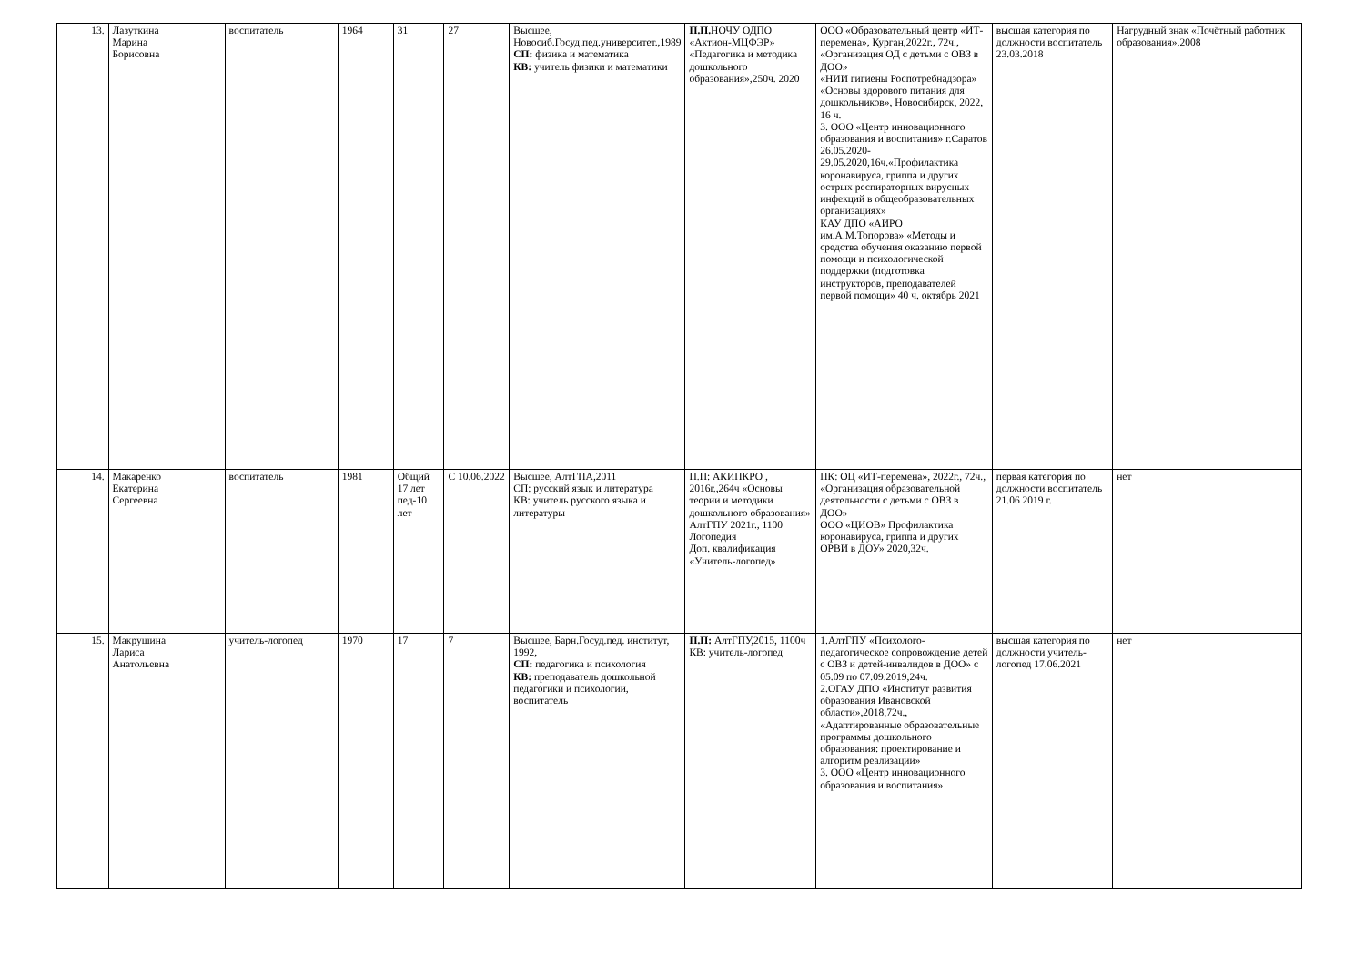| 13. | Лазуткина Марина Борисовна | воспитатель | 1964 | 31 | 27 | Высшее, Новосиб.Госуд.пед.университет.,1989 СП: физика и математика КВ: учитель физики и математики | П.П. НОЧУ ОДПО «Актион-МЦФЭР» «Педагогика и методика дошкольного образования»,250ч. 2020 | ООО «Образовательный центр «ИТ-перемена», Курган,2022г., 72ч., «Организация ОД с детьми с ОВЗ в ДОО» «НИИ гигиены Роспотребнадзора» «Основы здорового питания для дошкольников», Новосибирск, 2022, 16 ч. 3. ООО «Центр инновационного образования и воспитания» г.Саратов 26.05.2020-29.05.2020,16ч.«Профилактика коронавируса, гриппа и других острых респираторных вирусных инфекций в общеобразовательных организациях» КАУ ДПО «АИРО им.А.М.Топорова» «Методы и средства обучения оказанию первой помощи и психологической поддержки (подготовка инструкторов, преподавателей первой помощи» 40 ч. октябрь 2021 | высшая категория по должности воспитатель 23.03.2018 | Нагрудный знак «Почётный работник образования»,2008 |
| 14. | Макаренко Екатерина Сергеевна | воспитатель | 1981 | Общий 17 лет пед-10 лет | С 10.06.2022 | Высшее, АлтГПА,2011 СП: русский язык и литература КВ: учитель русского языка и литературы | П.П: АКИПКРО , 2016г.,264ч «Основы теории и методики дошкольного образования» АлтГПУ 2021г., 1100 Логопедия Доп. квалификация «Учитель-логопед» | ПК: ОЦ «ИТ-перемена», 2022г., 72ч., «Организация образовательной деятельности с детьми с ОВЗ в ДОО» ООО «ЦИОВ» Профилактика коронавируса, гриппа и других ОРВИ в ДОУ» 2020,32ч. | первая категория по должности воспитатель 21.06 2019 г. | нет |
| 15. | Макрушина Лариса Анатольевна | учитель-логопед | 1970 | 17 | 7 | Высшее, Барн.Госуд.пед. институт, 1992, СП: педагогика и психология КВ: преподаватель дошкольной педагогики и психологии, воспитатель | П.П: АлтГПУ,2015, 1100ч КВ: учитель-логопед | 1.АлтГПУ «Психолого-педагогическое сопровождение детей с ОВЗ и детей-инвалидов в ДОО» с 05.09 по 07.09.2019,24ч. 2.ОГАУ ДПО «Институт развития образования Ивановской области»,2018,72ч., «Адаптированные образовательные программы дошкольного образования: проектирование и алгоритм реализации» 3. ООО «Центр инновационного образования и воспитания» | высшая категория по должности учитель-логопед 17.06.2021 | нет |